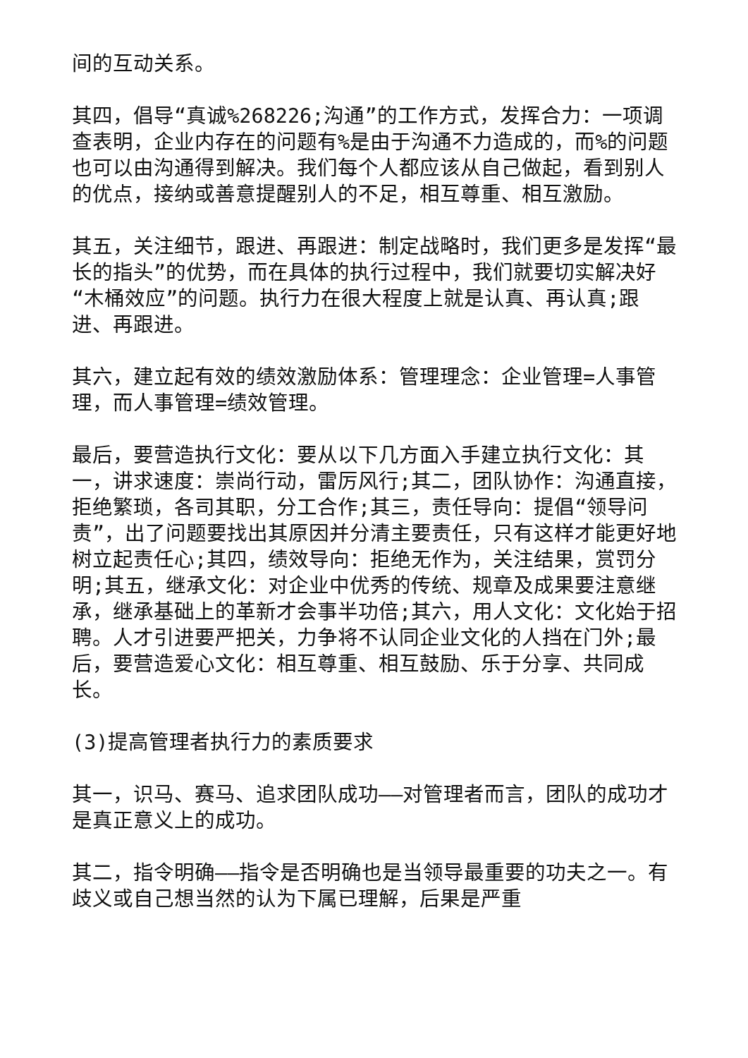间的互动关系。
其四，倡导“真诚%268226;沟通”的工作方式，发挥合力：一项调查表明，企业内存在的问题有%是由于沟通不力造成的，而%的问题也可以由沟通得到解决。我们每个人都应该从自己做起，看到别人的优点，接纳或善意提醒别人的不足，相互尊重、相互激励。
其五，关注细节，跟进、再跟进：制定战略时，我们更多是发挥“最长的指头”的优势，而在具体的执行过程中，我们就要切实解决好“木桶效应”的问题。执行力在很大程度上就是认真、再认真;跟进、再跟进。
其六，建立起有效的绩效激励体系：管理理念：企业管理=人事管理，而人事管理=绩效管理。
最后，要营造执行文化：要从以下几方面入手建立执行文化：其一，讲求速度：崇尚行动，雷厉风行;其二，团队协作：沟通直接，拒绝繁琐，各司其职，分工合作;其三，责任导向：提倡“领导问责”，出了问题要找出其原因并分清主要责任，只有这样才能更好地树立起责任心;其四，绩效导向：拒绝无作为，关注结果，赏罚分明;其五，继承文化：对企业中优秀的传统、规章及成果要注意继承，继承基础上的革新才会事半功倍;其六，用人文化：文化始于招聘。人才引进要严把关，力争将不认同企业文化的人挡在门外;最后，要营造爱心文化：相互尊重、相互鼓励、乐于分享、共同成长。
(3)提高管理者执行力的素质要求
其一，识马、赛马、追求团队成功——对管理者而言，团队的成功才是真正意义上的成功。
其二，指令明确——指令是否明确也是当领导最重要的功夫之一。有歧义或自己想当然的认为下属已理解，后果是严重